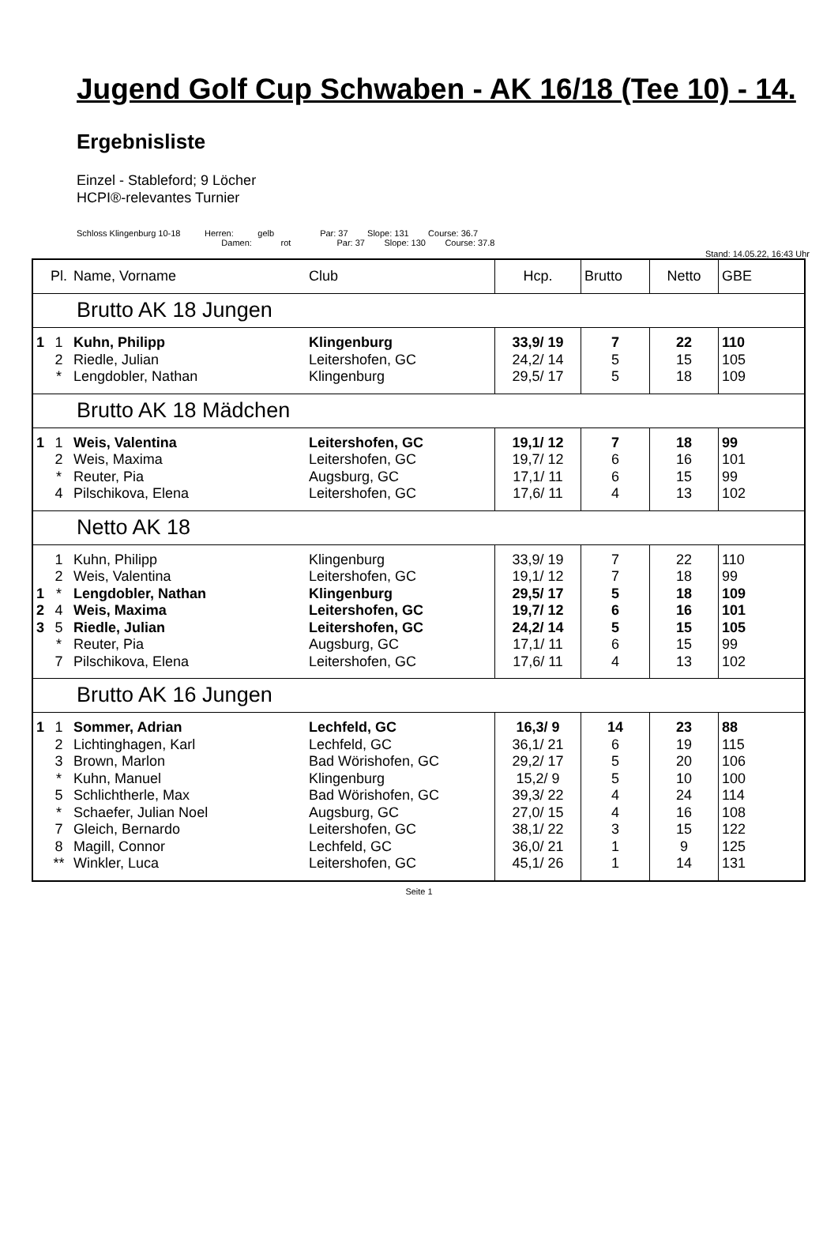Jugend Golf Cup Schwaben - AK 16/18 (Tee 10) - 14.
Ergebnisliste
Einzel - Stableford; 9 Löcher
HCPI®-relevantes Turnier
Schloss Klingenburg 10-18 Herren: gelb Par: 37 Slope: 131 Course: 36.7
Damen: rot Par: 37 Slope: 130 Course: 37.8
Stand: 14.05.22, 16:43 Uhr
| | Pl. | Name, Vorname | Club | Hcp. | Brutto | Netto | GBE |
| --- | --- | --- | --- | --- | --- | --- | --- |
| Brutto AK 18 Jungen | | | | | | | |
| 1 | 1 | Kuhn, Philipp | Klingenburg | 33,9/ 19 | 7 | 22 | 110 |
| | 2 | Riedle, Julian | Leitershofen, GC | 24,2/ 14 | 5 | 15 | 105 |
| | * | Lengdobler, Nathan | Klingenburg | 29,5/ 17 | 5 | 18 | 109 |
| Brutto AK 18 Mädchen | | | | | | | |
| 1 | 1 | Weis, Valentina | Leitershofen, GC | 19,1/ 12 | 7 | 18 | 99 |
| | 2 | Weis, Maxima | Leitershofen, GC | 19,7/ 12 | 6 | 16 | 101 |
| | * | Reuter, Pia | Augsburg, GC | 17,1/ 11 | 6 | 15 | 99 |
| | 4 | Pilschikova, Elena | Leitershofen, GC | 17,6/ 11 | 4 | 13 | 102 |
| Netto AK 18 | | | | | | | |
| | 1 | Kuhn, Philipp | Klingenburg | 33,9/ 19 | 7 | 22 | 110 |
| | 2 | Weis, Valentina | Leitershofen, GC | 19,1/ 12 | 7 | 18 | 99 |
| 1 | * | Lengdobler, Nathan | Klingenburg | 29,5/ 17 | 5 | 18 | 109 |
| 2 | 4 | Weis, Maxima | Leitershofen, GC | 19,7/ 12 | 6 | 16 | 101 |
| 3 | 5 | Riedle, Julian | Leitershofen, GC | 24,2/ 14 | 5 | 15 | 105 |
| | * | Reuter, Pia | Augsburg, GC | 17,1/ 11 | 6 | 15 | 99 |
| | 7 | Pilschikova, Elena | Leitershofen, GC | 17,6/ 11 | 4 | 13 | 102 |
| Brutto AK 16 Jungen | | | | | | | |
| 1 | 1 | Sommer, Adrian | Lechfeld, GC | 16,3/ 9 | 14 | 23 | 88 |
| | 2 | Lichtinghagen, Karl | Lechfeld, GC | 36,1/ 21 | 6 | 19 | 115 |
| | 3 | Brown, Marlon | Bad Wörishofen, GC | 29,2/ 17 | 5 | 20 | 106 |
| | * | Kuhn, Manuel | Klingenburg | 15,2/ 9 | 5 | 10 | 100 |
| | 5 | Schlichtherle, Max | Bad Wörishofen, GC | 39,3/ 22 | 4 | 24 | 114 |
| | * | Schaefer, Julian Noel | Augsburg, GC | 27,0/ 15 | 4 | 16 | 108 |
| | 7 | Gleich, Bernardo | Leitershofen, GC | 38,1/ 22 | 3 | 15 | 122 |
| | 8 | Magill, Connor | Lechfeld, GC | 36,0/ 21 | 1 | 9 | 125 |
| | ** | Winkler, Luca | Leitershofen, GC | 45,1/ 26 | 1 | 14 | 131 |
Seite 1